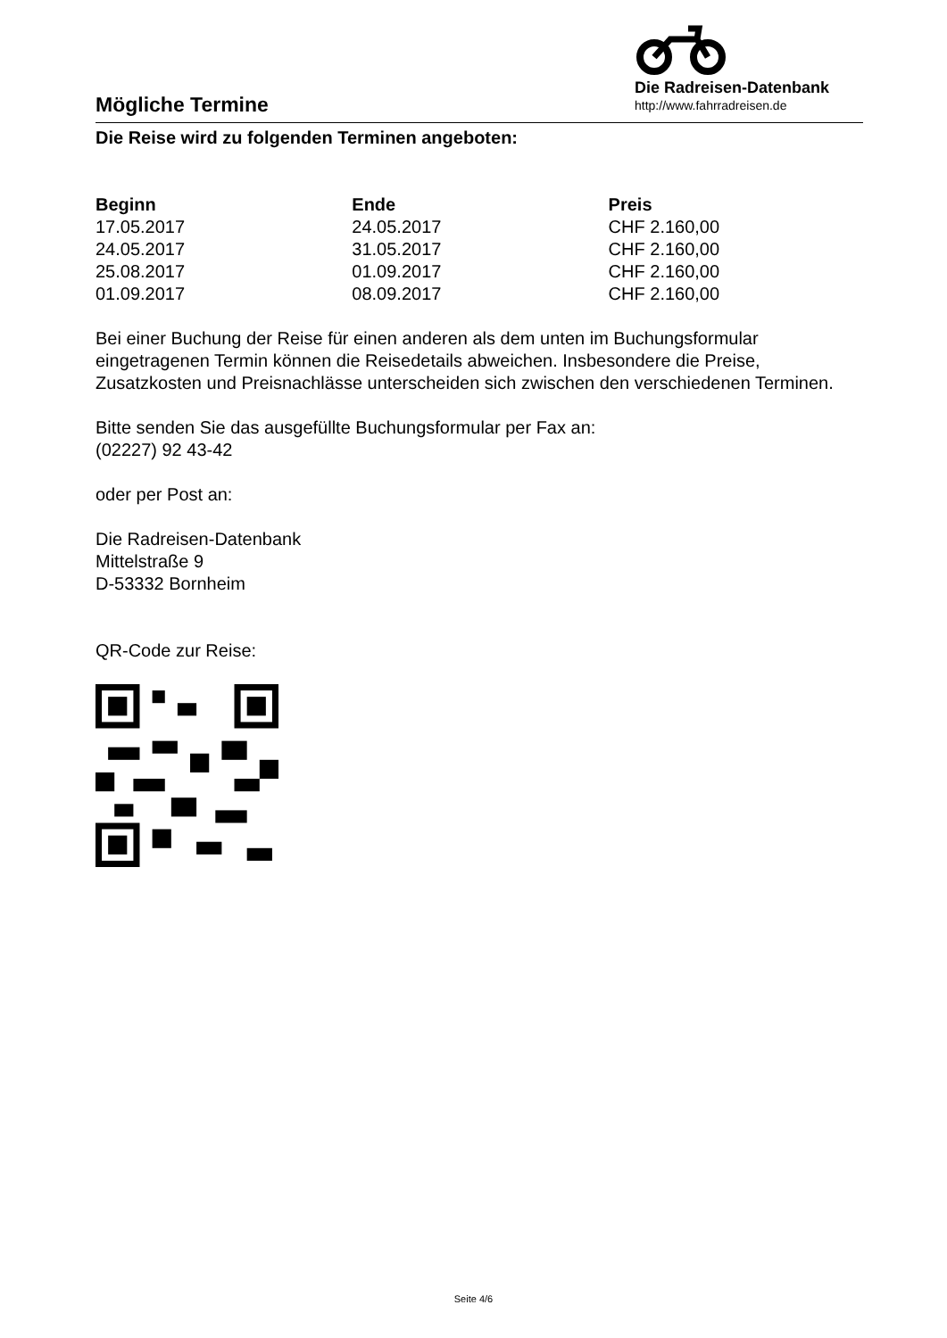Mögliche Termine
Die Radreisen-Datenbank
http://www.fahrradreisen.de
Die Reise wird zu folgenden Terminen angeboten:
| Beginn | Ende | Preis |
| --- | --- | --- |
| 17.05.2017 | 24.05.2017 | CHF 2.160,00 |
| 24.05.2017 | 31.05.2017 | CHF 2.160,00 |
| 25.08.2017 | 01.09.2017 | CHF 2.160,00 |
| 01.09.2017 | 08.09.2017 | CHF 2.160,00 |
Bei einer Buchung der Reise für einen anderen als dem unten im Buchungsformular eingetragenen Termin können die Reisedetails abweichen. Insbesondere die Preise, Zusatzkosten und Preisnachlässe unterscheiden sich zwischen den verschiedenen Terminen.
Bitte senden Sie das ausgefüllte Buchungsformular per Fax an:
(02227) 92 43-42
oder per Post an:
Die Radreisen-Datenbank
Mittelstraße 9
D-53332 Bornheim
QR-Code zur Reise:
Seite 4/6